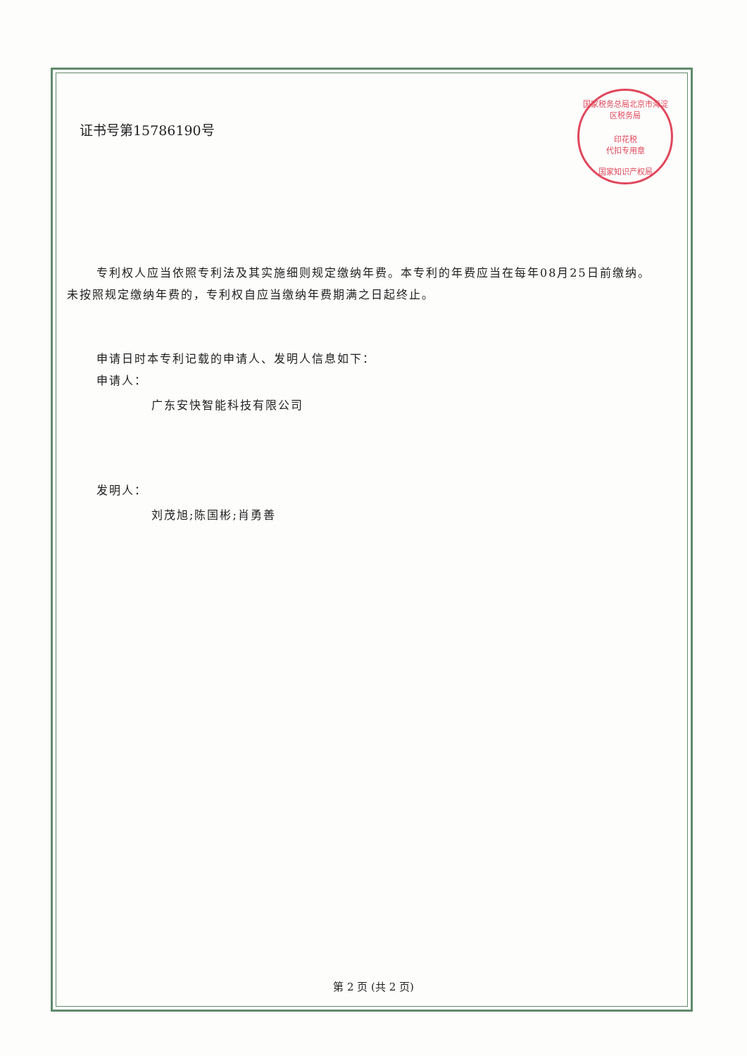国家税务总局北京市海淀区税务局
印花税
代扣专用章
国家知识产权局
证书号第15786190号
专利权人应当依照专利法及其实施细则规定缴纳年费。本专利的年费应当在每年08月25日前缴纳。未按照规定缴纳年费的，专利权自应当缴纳年费期满之日起终止。
申请日时本专利记载的申请人、发明人信息如下：
申请人：
广东安快智能科技有限公司
发明人：
刘茂旭;陈国彬;肖勇善
第 2 页 (共 2 页)